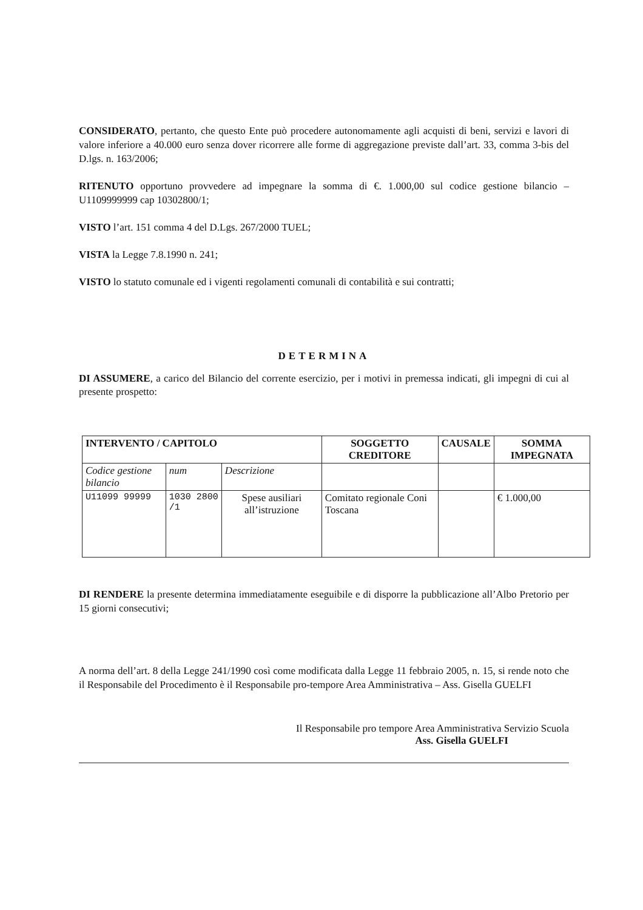CONSIDERATO, pertanto, che questo Ente può procedere autonomamente agli acquisti di beni, servizi e lavori di valore inferiore a 40.000 euro senza dover ricorrere alle forme di aggregazione previste dall’art. 33, comma 3-bis del D.lgs. n. 163/2006;
RITENUTO opportuno provvedere ad impegnare la somma di €. 1.000,00 sul codice gestione bilancio – U1109999999 cap 10302800/1;
VISTO l’art. 151 comma 4 del D.Lgs. 267/2000 TUEL;
VISTA la Legge 7.8.1990 n. 241;
VISTO lo statuto comunale ed i vigenti regolamenti comunali di contabilità e sui contratti;
DETERMINA
DI ASSUMERE, a carico del Bilancio del corrente esercizio, per i motivi in premessa indicati, gli impegni di cui al presente prospetto:
| INTERVENTO / CAPITOLO | | | SOGGETTO CREDITORE | CAUSALE | SOMMA IMPEGNATA |
| --- | --- | --- | --- | --- | --- |
| Codice gestione bilancio | num | Descrizione | | | |
| U11099 99999 | 1030 2800 /1 | Spese ausiliari all’istruzione | Comitato regionale Coni Toscana | | € 1.000,00 |
DI RENDERE la presente determina immediatamente eseguibile e di disporre la pubblicazione all’Albo Pretorio per 15 giorni consecutivi;
A norma dell’art. 8 della Legge 241/1990 così come modificata dalla Legge 11 febbraio 2005, n. 15, si rende noto che il Responsabile del Procedimento è il Responsabile pro-tempore Area Amministrativa – Ass. Gisella GUELFI
Il Responsabile pro tempore Area Amministrativa Servizio Scuola
Ass. Gisella GUELFI